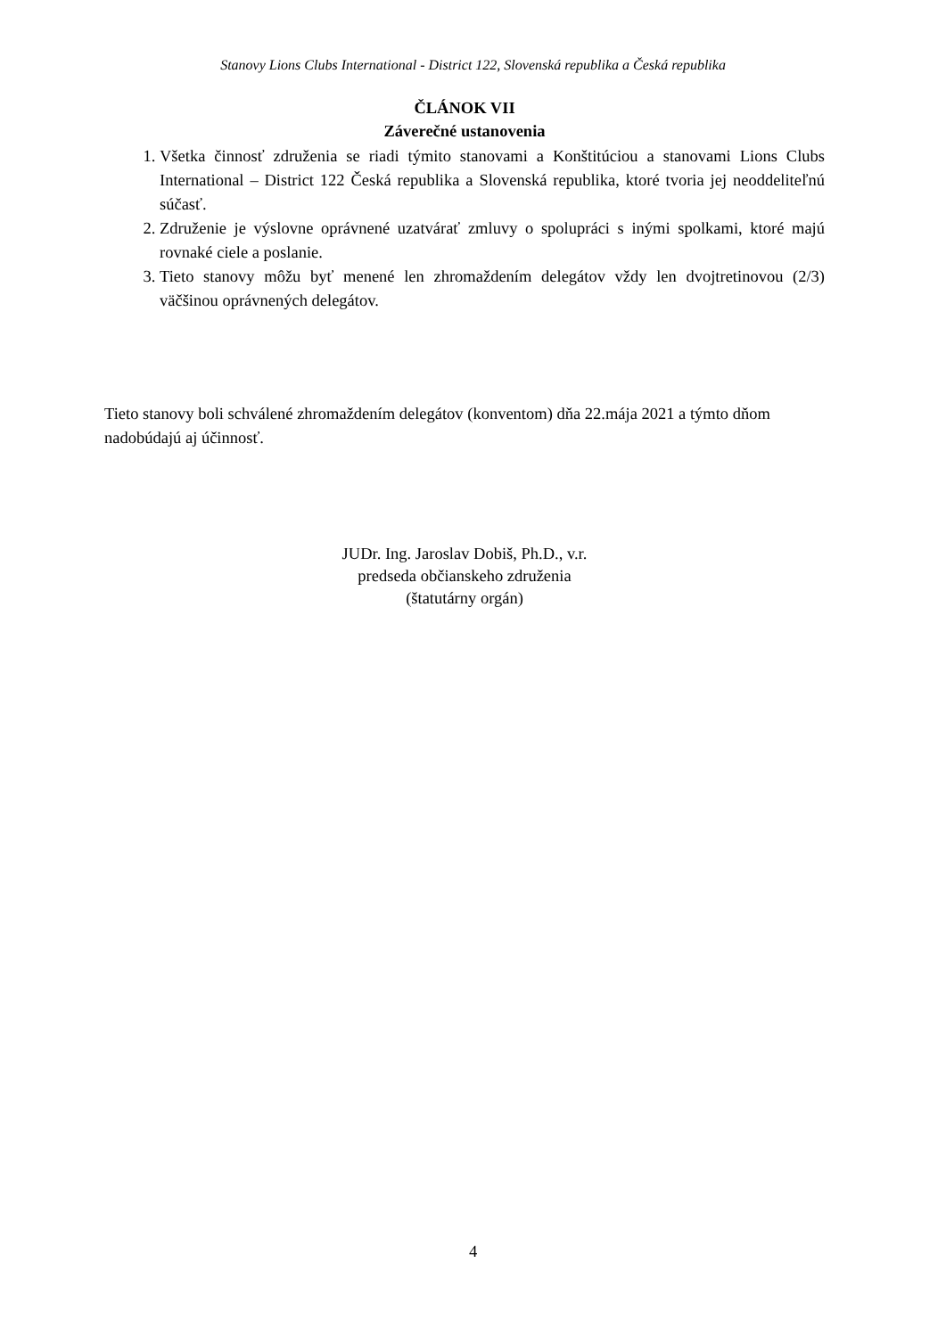Stanovy Lions Clubs International - District 122, Slovenská republika a Česká republika
ČLÁNOK VII
Záverečné ustanovenia
1. Všetka činnosť združenia se riadi týmito stanovami a Konštitúciou a stanovami Lions Clubs International – District 122 Česká republika a Slovenská republika, ktoré tvoria jej neoddeliteľnú súčasť.
2. Združenie je výslovne oprávnené uzatvárať zmluvy o spolupráci s inými spolkami, ktoré majú rovnaké ciele a poslanie.
3. Tieto stanovy môžu byť menené len zhromaždením delegátov vždy len dvojtretinovou (2/3) väčšinou oprávnených delegátov.
Tieto stanovy boli schválené zhromaždením delegátov (konventom) dňa 22.mája 2021 a týmto dňom nadobúdajú aj účinnosť.
JUDr. Ing. Jaroslav Dobiš, Ph.D., v.r.
predseda občianskeho združenia
(štatutárny orgán)
4